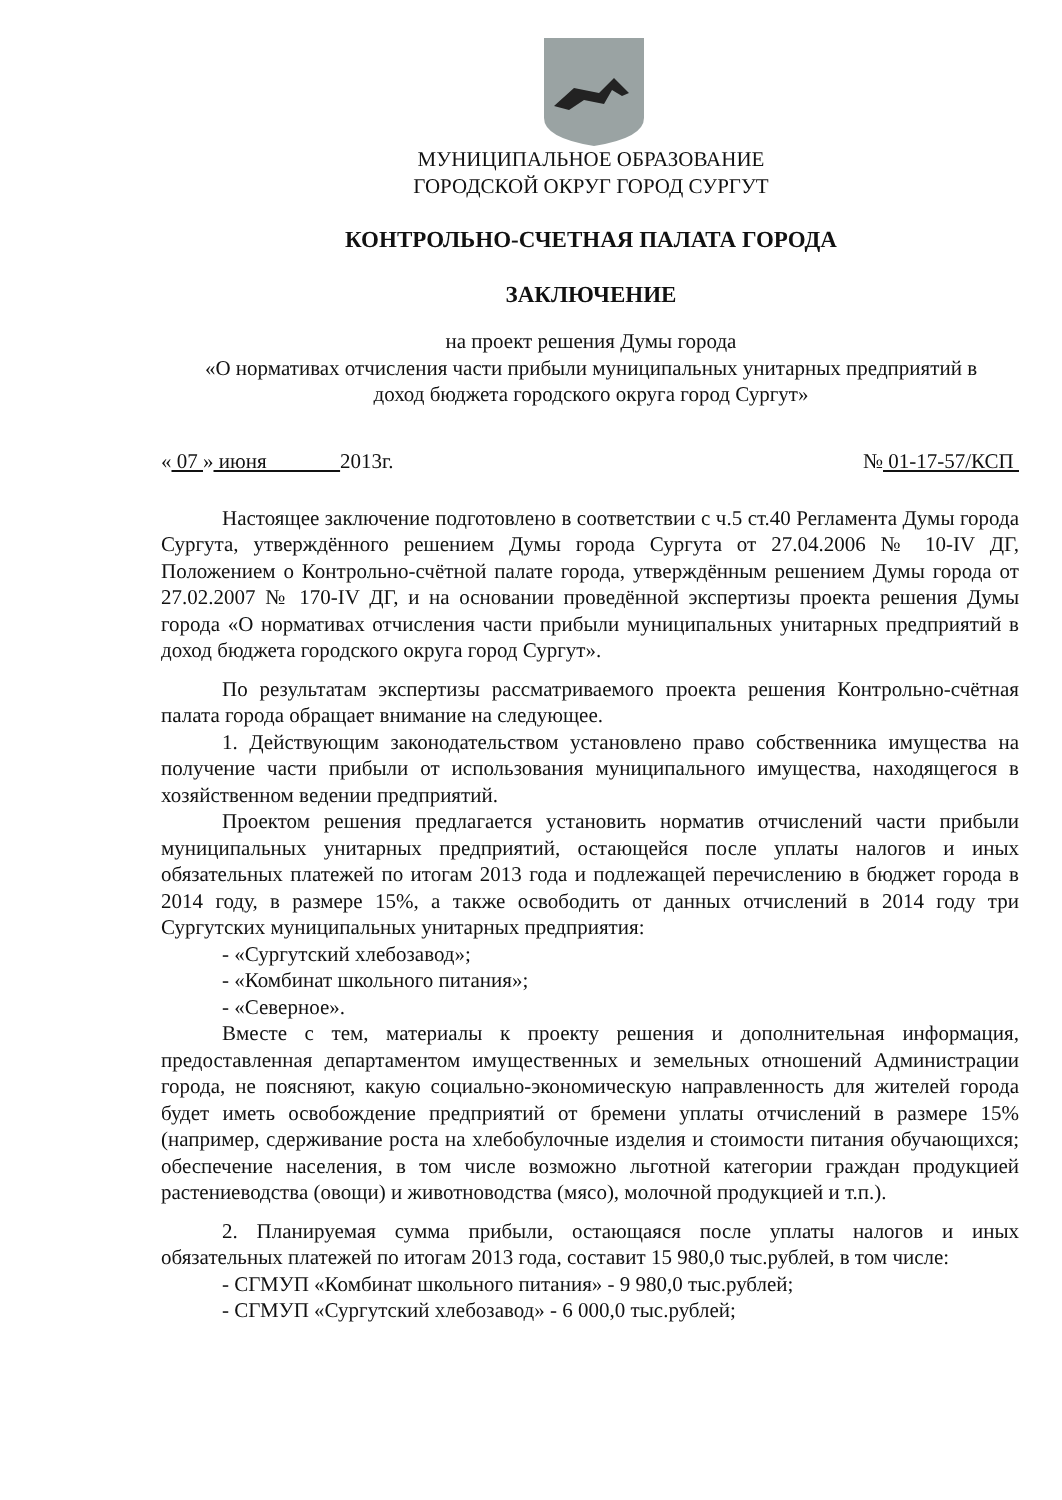МУНИЦИПАЛЬНОЕ ОБРАЗОВАНИЕ
ГОРОДСКОЙ ОКРУГ ГОРОД СУРГУТ
КОНТРОЛЬНО-СЧЕТНАЯ ПАЛАТА ГОРОДА
ЗАКЛЮЧЕНИЕ
на проект решения Думы города
«О нормативах отчисления части прибыли муниципальных унитарных предприятий в
доход бюджета городского округа город Сургут»
« 07 » июня 2013г. № 01-17-57/КСП
Настоящее заключение подготовлено в соответствии с ч.5 ст.40 Регламента Думы города Сургута, утверждённого решением Думы города Сургута от 27.04.2006 № 10-IV ДГ, Положением о Контрольно-счётной палате города, утверждённым решением Думы города от 27.02.2007 № 170-IV ДГ, и на основании проведённой экспертизы проекта решения Думы города «О нормативах отчисления части прибыли муниципальных унитарных предприятий в доход бюджета городского округа город Сургут».
По результатам экспертизы рассматриваемого проекта решения Контрольно-счётная палата города обращает внимание на следующее.
1. Действующим законодательством установлено право собственника имущества на получение части прибыли от использования муниципального имущества, находящегося в хозяйственном ведении предприятий.
Проектом решения предлагается установить норматив отчислений части прибыли муниципальных унитарных предприятий, остающейся после уплаты налогов и иных обязательных платежей по итогам 2013 года и подлежащей перечислению в бюджет города в 2014 году, в размере 15%, а также освободить от данных отчислений в 2014 году три Сургутских муниципальных унитарных предприятия:
- «Сургутский хлебозавод»;
- «Комбинат школьного питания»;
- «Северное».
Вместе с тем, материалы к проекту решения и дополнительная информация, предоставленная департаментом имущественных и земельных отношений Администрации города, не поясняют, какую социально-экономическую направленность для жителей города будет иметь освобождение предприятий от бремени уплаты отчислений в размере 15% (например, сдерживание роста на хлебобулочные изделия и стоимости питания обучающихся; обеспечение населения, в том числе возможно льготной категории граждан продукцией растениеводства (овощи) и животноводства (мясо), молочной продукцией и т.п.).
2. Планируемая сумма прибыли, остающаяся после уплаты налогов и иных обязательных платежей по итогам 2013 года, составит 15 980,0 тыс.рублей, в том числе:
- СГМУП «Комбинат школьного питания» - 9 980,0 тыс.рублей;
- СГМУП «Сургутский хлебозавод» - 6 000,0 тыс.рублей;